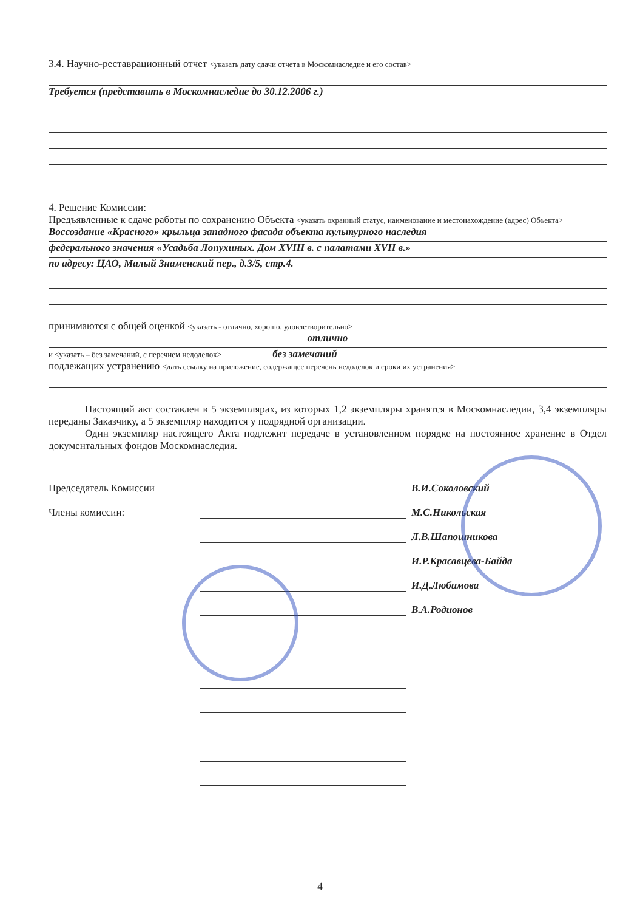3.4. Научно-реставрационный отчет <указать дату сдачи отчета в Москомнаследие и его состав>
Требуется (представить в Москомнаследие до 30.12.2006 г.)
4. Решение Комиссии:
Предъявленные к сдаче работы по сохранению Объекта <указать охранный статус, наименование и местонахождение (адрес) Объекта>
Воссоздание «Красного» крыльца западного фасада объекта культурного наследия
федерального значения «Усадьба Лопухиных. Дом XVIII в. с палатами XVII в.»
по адресу: ЦАО, Малый Знаменский пер., д.3/5, стр.4.
принимаются с общей оценкой <указать - отлично, хорошо, удовлетворительно>
отлично
и <указать – без замечаний, с перечнем недоделок> без замечаний
подлежащих устранению <дать ссылку на приложение, содержащее перечень недоделок и сроки их устранения>
Настоящий акт составлен в 5 экземплярах, из которых 1,2 экземпляры хранятся в Москомнаследии, 3,4 экземпляры переданы Заказчику, а 5 экземпляр находится у подрядной организации.
Один экземпляр настоящего Акта подлежит передаче в установленном порядке на постоянное хранение в Отдел документальных фондов Москомнаследия.
Председатель Комиссии В.И.Соколовский
Члены комиссии: М.С.Никольская
Л.В.Шапошникова
И.Р.Красавцева-Байда
И.Д.Любимова
В.А.Родионов
4